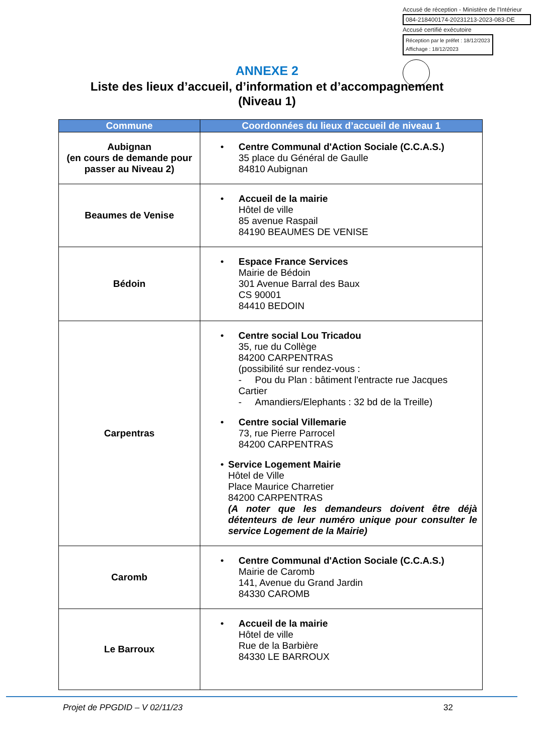Accusé de réception - Ministère de l'Intérieur
084-218400174-20231213-2023-083-DE
Accusé certifié exécutoire
Réception par le préfet : 18/12/2023
Affichage : 18/12/2023
ANNEXE 2
Liste des lieux d’accueil, d’information et d’accompagnement
(Niveau 1)
| Commune | Coordonnées du lieux d’accueil de niveau 1 |
| --- | --- |
| Aubignan (en cours de demande pour passer au Niveau 2) | • Centre Communal d'Action Sociale (C.C.A.S.) 35 place du Général de Gaulle 84810 Aubignan |
| Beaumes de Venise | • Accueil de la mairie Hôtel de ville 85 avenue Raspail 84190 BEAUMES DE VENISE |
| Bédoin | • Espace France Services Mairie de Bédoin 301 Avenue Barral des Baux CS 90001 84410 BEDOIN |
| Carpentras | • Centre social Lou Tricadou 35, rue du Collège 84200 CARPENTRAS (possibilité sur rendez-vous : - Pou du Plan : bâtiment l'entracte rue Jacques Cartier - Amandiers/Elephants : 32 bd de la Treille) • Centre social Villemarie 73, rue Pierre Parrocel 84200 CARPENTRAS • Service Logement Mairie Hôtel de Ville Place Maurice Charretier 84200 CARPENTRAS (A noter que les demandeurs doivent être déjà détenteurs de leur numéro unique pour consulter le service Logement de la Mairie) |
| Caromb | • Centre Communal d'Action Sociale (C.C.A.S.) Mairie de Caromb 141, Avenue du Grand Jardin 84330 CAROMB |
| Le Barroux | • Accueil de la mairie Hôtel de ville Rue de la Barbière 84330 LE BARROUX |
Projet de PPGDID – V 02/11/23 32